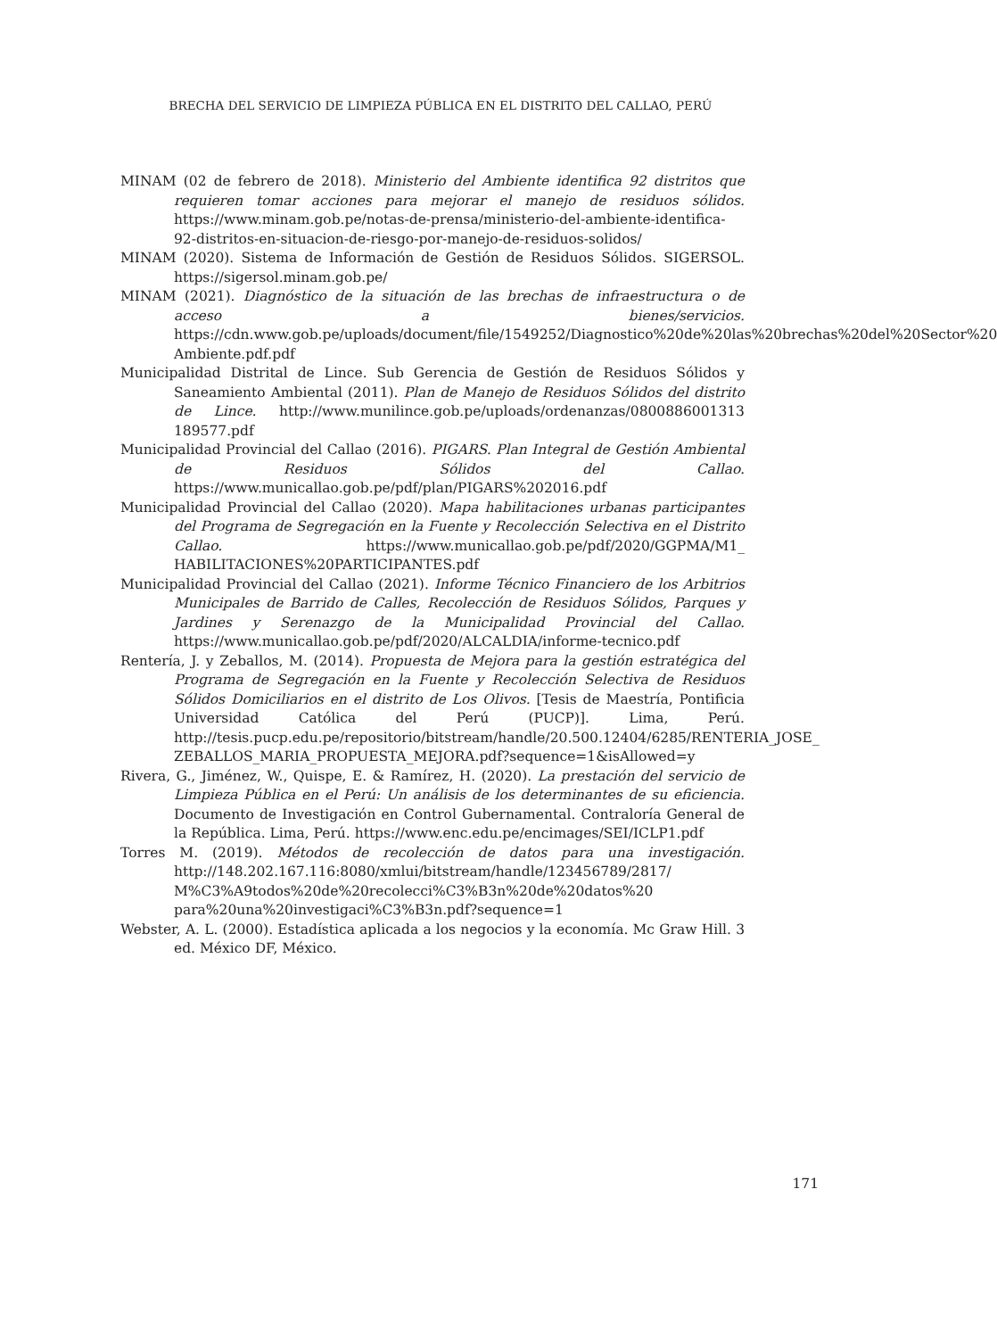BRECHA DEL SERVICIO DE LIMPIEZA PÚBLICA EN EL DISTRITO DEL CALLAO, PERÚ
MINAM (02 de febrero de 2018). Ministerio del Ambiente identifica 92 distritos que requieren tomar acciones para mejorar el manejo de residuos sólidos. https://www.minam.gob.pe/notas-de-prensa/ministerio-del-ambiente-identifica-92-distritos-en-situacion-de-riesgo-por-manejo-de-residuos-solidos/
MINAM (2020). Sistema de Información de Gestión de Residuos Sólidos. SIGERSOL. https://sigersol.minam.gob.pe/
MINAM (2021). Diagnóstico de la situación de las brechas de infraestructura o de acceso a bienes/servicios. https://cdn.www.gob.pe/uploads/document/file/1549252/Diagnostico%20de%20las%20brechas%20del%20Sector%20 Ambiente.pdf.pdf
Municipalidad Distrital de Lince. Sub Gerencia de Gestión de Residuos Sólidos y Saneamiento Ambiental (2011). Plan de Manejo de Residuos Sólidos del distrito de Lince. http://www.munilince.gob.pe/uploads/ordenanzas/0800886001313 189577.pdf
Municipalidad Provincial del Callao (2016). PIGARS. Plan Integral de Gestión Ambiental de Residuos Sólidos del Callao. https://www.municallao.gob.pe/pdf/plan/PIGARS%202016.pdf
Municipalidad Provincial del Callao (2020). Mapa habilitaciones urbanas participantes del Programa de Segregación en la Fuente y Recolección Selectiva en el Distrito Callao. https://www.municallao.gob.pe/pdf/2020/GGPMA/M1_ HABILITACIONES%20PARTICIPANTES.pdf
Municipalidad Provincial del Callao (2021). Informe Técnico Financiero de los Arbitrios Municipales de Barrido de Calles, Recolección de Residuos Sólidos, Parques y Jardines y Serenazgo de la Municipalidad Provincial del Callao. https://www.municallao.gob.pe/pdf/2020/ALCALDIA/informe-tecnico.pdf
Rentería, J. y Zeballos, M. (2014). Propuesta de Mejora para la gestión estratégica del Programa de Segregación en la Fuente y Recolección Selectiva de Residuos Sólidos Domiciliarios en el distrito de Los Olivos. [Tesis de Maestría, Pontificia Universidad Católica del Perú (PUCP)]. Lima, Perú. http://tesis.pucp.edu.pe/repositorio/bitstream/handle/20.500.12404/6285/RENTERIA_JOSE_ ZEBALLOS_MARIA_PROPUESTA_MEJORA.pdf?sequence=1&isAllowed=y
Rivera, G., Jiménez, W., Quispe, E. & Ramírez, H. (2020). La prestación del servicio de Limpieza Pública en el Perú: Un análisis de los determinantes de su eficiencia. Documento de Investigación en Control Gubernamental. Contraloría General de la República. Lima, Perú. https://www.enc.edu.pe/encimages/SEI/ICLP1.pdf
Torres M. (2019). Métodos de recolección de datos para una investigación. http://148.202.167.116:8080/xmlui/bitstream/handle/123456789/2817/ M%C3%A9todos%20de%20recolecci%C3%B3n%20de%20datos%20 para%20una%20investigaci%C3%B3n.pdf?sequence=1
Webster, A. L. (2000). Estadística aplicada a los negocios y la economía. Mc Graw Hill. 3 ed. México DF, México.
171